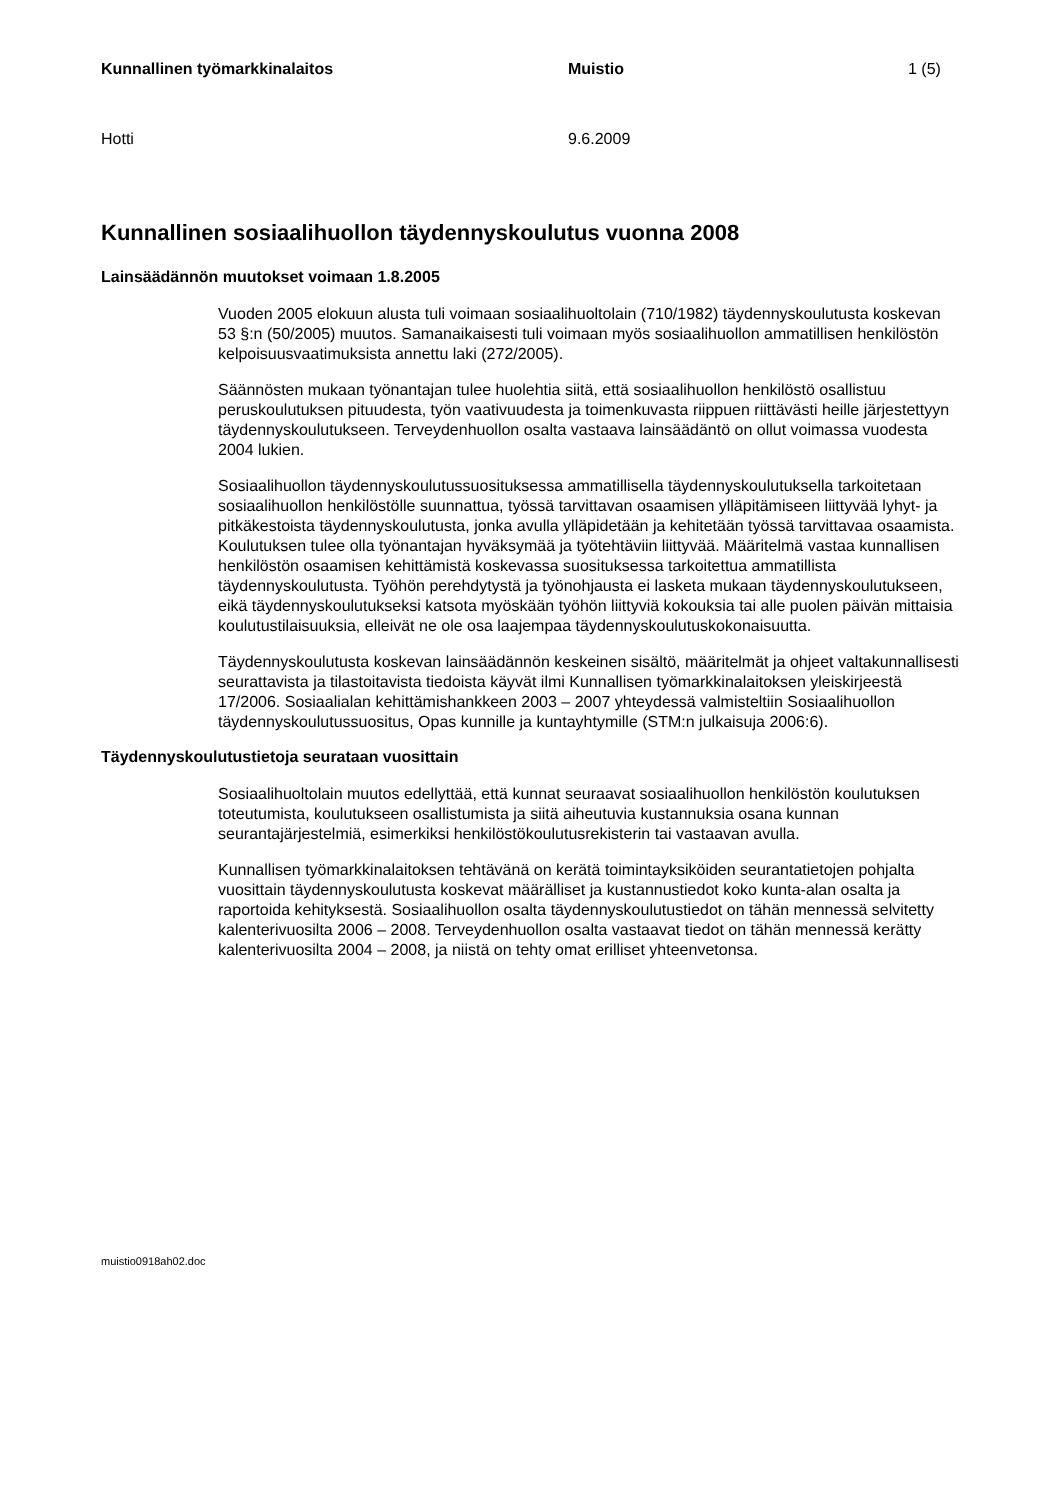Kunnallinen työmarkkinalaitos Muistio 1 (5)
Hotti 9.6.2009
Kunnallinen sosiaalihuollon täydennyskoulutus vuonna 2008
Lainsäädännön muutokset voimaan 1.8.2005
Vuoden 2005 elokuun alusta tuli voimaan sosiaalihuoltolain (710/1982) täydennyskoulutusta koskevan 53 §:n (50/2005) muutos. Samanaikaisesti tuli voimaan myös sosiaalihuollon ammatillisen henkilöstön kelpoisuusvaatimuksista annettu laki (272/2005).
Säännösten mukaan työnantajan tulee huolehtia siitä, että sosiaalihuollon henkilöstö osallistuu peruskoulutuksen pituudesta, työn vaativuudesta ja toimenkuvasta riippuen riittävästi heille järjestettyyn täydennyskoulutukseen. Terveydenhuollon osalta vastaava lainsäädäntö on ollut voimassa vuodesta 2004 lukien.
Sosiaalihuollon täydennyskoulutussuosituksessa ammatillisella täydennyskoulutuksella tarkoitetaan sosiaalihuollon henkilöstölle suunnattua, työssä tarvittavan osaamisen ylläpitämiseen liittyvää lyhyt- ja pitkäkestoista täydennyskoulutusta, jonka avulla ylläpidetään ja kehitetään työssä tarvittavaa osaamista. Koulutuksen tulee olla työnantajan hyväksymää ja työtehtäviin liittyvää. Määritelmä vastaa kunnallisen henkilöstön osaamisen kehittämistä koskevassa suosituksessa tarkoitettua ammatillista täydennyskoulutusta. Työhön perehdytystä ja työnohjausta ei lasketa mukaan täydennyskoulutukseen, eikä täydennyskoulutukseksi katsota myöskään työhön liittyviä kokouksia tai alle puolen päivän mittaisia koulutustilaisuuksia, elleivät ne ole osa laajempaa täydennyskoulutuskokonaisuutta.
Täydennyskoulutusta koskevan lainsäädännön keskeinen sisältö, määritelmät ja ohjeet valtakunnallisesti seurattavista ja tilastoitavista tiedoista käyvät ilmi Kunnallisen työmarkkinalaitoksen yleiskirjeestä 17/2006. Sosiaalialan kehittämishankkeen 2003 – 2007 yhteydessä valmisteltiin Sosiaalihuollon täydennyskoulutussuositus, Opas kunnille ja kuntayhtymille (STM:n julkaisuja 2006:6).
Täydennyskoulutustietoja seurataan vuosittain
Sosiaalihuoltolain muutos edellyttää, että kunnat seuraavat sosiaalihuollon henkilöstön koulutuksen toteutumista, koulutukseen osallistumista ja siitä aiheutuvia kustannuksia osana kunnan seurantajärjestelmiä, esimerkiksi henkilöstökoulutusrekisterin tai vastaavan avulla.
Kunnallisen työmarkkinalaitoksen tehtävänä on kerätä toimintayksiköiden seurantatietojen pohjalta vuosittain täydennyskoulutusta koskevat määrälliset ja kustannustiedot koko kunta-alan osalta ja raportoida kehityksestä. Sosiaalihuollon osalta täydennyskoulutustiedot on tähän mennessä selvitetty kalenterivuosilta 2006 – 2008. Terveydenhuollon osalta vastaavat tiedot on tähän mennessä kerätty kalenterivuosilta 2004 – 2008, ja niistä on tehty omat erilliset yhteenvetonsa.
muistio0918ah02.doc